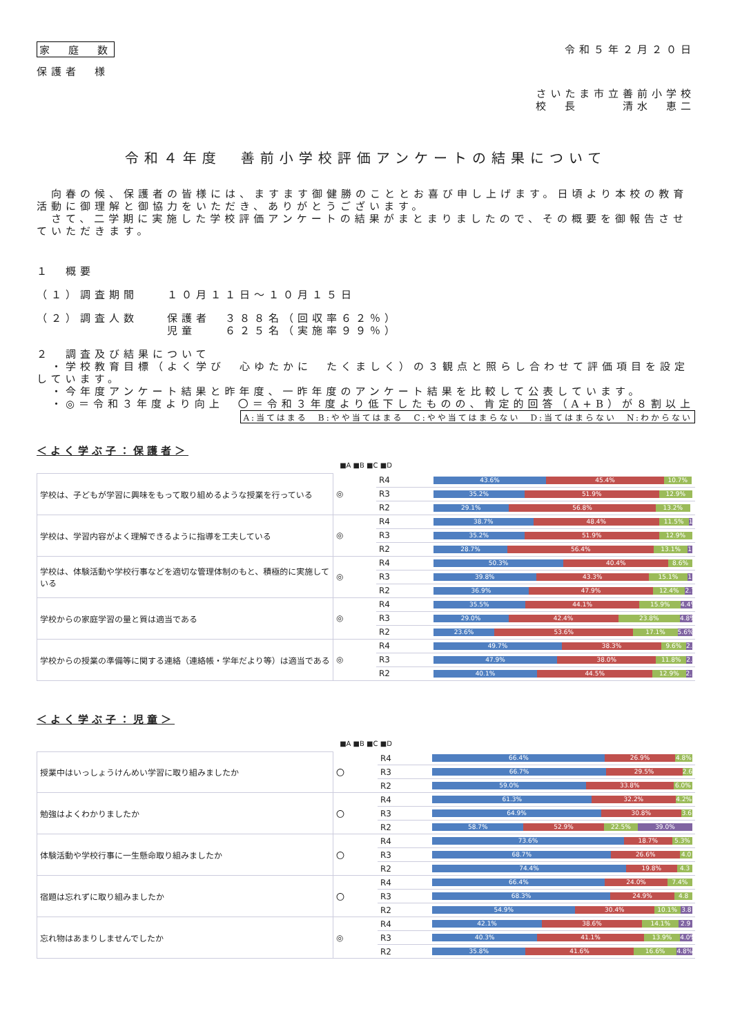家　庭　数
保護者　様
令和５年２月２０日
さいたま市立善前小学校
校　長　　　清水　恵二
令和４年度　善前小学校評価アンケートの結果について
　向春の候、保護者の皆様には、ますます御健勝のこととお喜び申し上げます。日頃より本校の教育活動に御理解と御協力をいただき、ありがとうございます。
　さて、二学期に実施した学校評価アンケートの結果がまとまりましたので、その概要を御報告させていただきます。
１　概要
（１）調査期間　　１０月１１日～１０月１５日
（２）調査人数　　保護者　３８８名（回収率６２％）
　　　　　　　　　児童　　６２５名（実施率９９％）
２　調査及び結果について
　・学校教育目標（よく学び　心ゆたかに　たくましく）の３観点と照らし合わせて評価項目を設定しています。
　・今年度アンケート結果と昨年度、一昨年度のアンケート結果を比較して公表しています。
　・◎＝令和３年度より向上　〇＝令和３年度より低下したものの、肯定的回答（A+B）が８割以上
A:当てはまる　B:やや当てはまる　C:やや当てはまらない　D:当てはまらない　N:わからない
＜よく学ぶ子：保護者＞
■A ■B ■C ■D
| 学校は、子どもが学習に興味をもって取り組めるような授業を行っている | ◎ | R4 | 43.6% 45.4% 10.7% |
| | | R3 | 35.2% 51.9% 12.9% |
| | | R2 | 29.1% 56.8% 13.2% |
| 学校は、学習内容がよく理解できるように指導を工夫している | ◎ | R4 | 38.7% 48.4% 11.5% 1.3 |
| | | R3 | 35.2% 51.9% 12.9% |
| | | R2 | 28.7% 56.4% 13.1% 1.8 |
| 学校は、体験活動や学校行事などを適切な管理体制のもと、積極的に実施している | ◎ | R4 | 50.3% 40.4% 8.6% |
| | | R3 | 39.8% 43.3% 15.1% 1.7 |
| | | R2 | 36.9% 47.9% 12.4% 2.7 |
| 学校からの家庭学習の量と質は適当である | ◎ | R4 | 35.5% 44.1% 15.9% 4.4% |
| | | R3 | 29.0% 42.4% 23.8% 4.8% |
| | | R2 | 23.6% 53.6% 17.1% 5.6% |
| 学校からの授業の準備等に関する連絡（連絡帳・学年だより等）は適当である | ◎ | R4 | 49.7% 38.3% 9.6% 2.3 |
| | | R3 | 47.9% 38.0% 11.8% 2.3 |
| | | R2 | 40.1% 44.5% 12.9% 2.5 |
＜よく学ぶ子：児童＞
■A ■B ■C ■D
| 授業中はいっしょうけんめい学習に取り組みましたか | 〇 | R4 | 66.4% 26.9% 4.8% |
| | | R3 | 66.7% 29.5% 2.6 |
| | | R2 | 59.0% 33.8% 6.0% |
| 勉強はよくわかりましたか | 〇 | R4 | 61.3% 32.2% 4.2% |
| | | R3 | 64.9% 30.8% 3.6 |
| | | R2 | 58.7% 52.9% 22.5% 39.0% |
| 体験活動や学校行事に一生懸命取り組みましたか | 〇 | R4 | 73.6% 18.7% 5.3% |
| | | R3 | 68.7% 26.6% 4.0 |
| | | R2 | 74.4% 19.8% 4.3 |
| 宿題は忘れずに取り組みましたか | 〇 | R4 | 66.4% 24.0% 7.4% |
| | | R3 | 68.3% 24.9% 4.8 |
| | | R2 | 54.9% 30.4% 10.1% 3.8 |
| 忘れ物はあまりしませんでしたか | ◎ | R4 | 42.1% 38.6% 14.1% 2.9 |
| | | R3 | 40.3% 41.1% 13.9% 4.0% |
| | | R2 | 35.8% 41.6% 16.6% 4.8% |